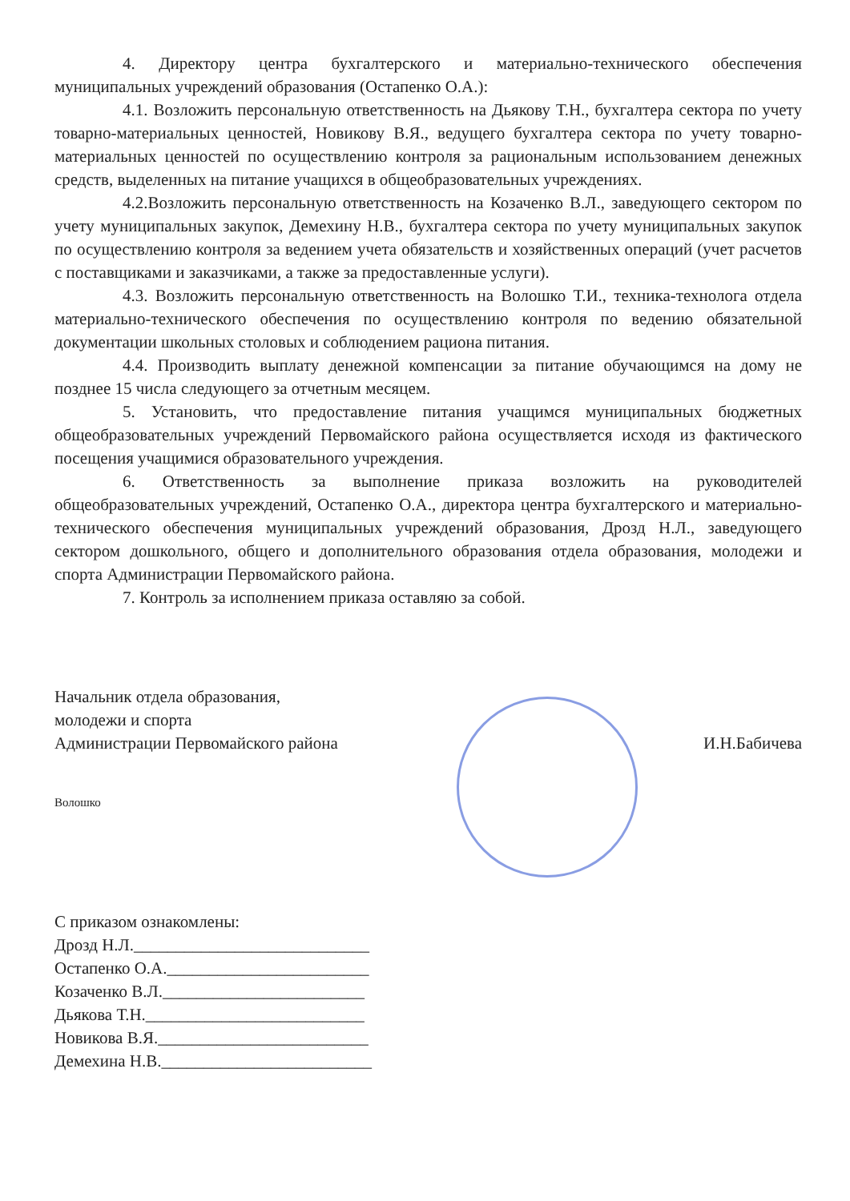4. Директору центра бухгалтерского и материально-технического обеспечения муниципальных учреждений образования (Остапенко О.А.):
4.1. Возложить персональную ответственность на Дьякову Т.Н., бухгалтера сектора по учету товарно-материальных ценностей, Новикову В.Я., ведущего бухгалтера сектора по учету товарно-материальных ценностей по осуществлению контроля за рациональным использованием денежных средств, выделенных на питание учащихся в общеобразовательных учреждениях.
4.2.Возложить персональную ответственность на Козаченко В.Л., заведующего сектором по учету муниципальных закупок, Демехину Н.В., бухгалтера сектора по учету муниципальных закупок по осуществлению контроля за ведением учета обязательств и хозяйственных операций (учет расчетов с поставщиками и заказчиками, а также за предоставленные услуги).
4.3. Возложить персональную ответственность на Волошко Т.И., техника-технолога отдела материально-технического обеспечения по осуществлению контроля по ведению обязательной документации школьных столовых и соблюдением рациона питания.
4.4. Производить выплату денежной компенсации за питание обучающимся на дому не позднее 15 числа следующего за отчетным месяцем.
5. Установить, что предоставление питания учащимся муниципальных бюджетных общеобразовательных учреждений Первомайского района осуществляется исходя из фактического посещения учащимися образовательного учреждения.
6. Ответственность за выполнение приказа возложить на руководителей общеобразовательных учреждений, Остапенко О.А., директора центра бухгалтерского и материально-технического обеспечения муниципальных учреждений образования, Дрозд Н.Л., заведующего сектором дошкольного, общего и дополнительного образования отдела образования, молодежи и спорта Администрации Первомайского района.
7. Контроль за исполнением приказа оставляю за собой.
Начальник отдела образования,
молодежи и спорта
Администрации Первомайского района
И.Н.Бабичева
Волошко
С приказом ознакомлены:
Дрозд Н.Л.____________________________
Остапенко О.А.________________________
Козаченко В.Л.________________________
Дьякова Т.Н.__________________________
Новикова В.Я._________________________
Демехина Н.В._________________________